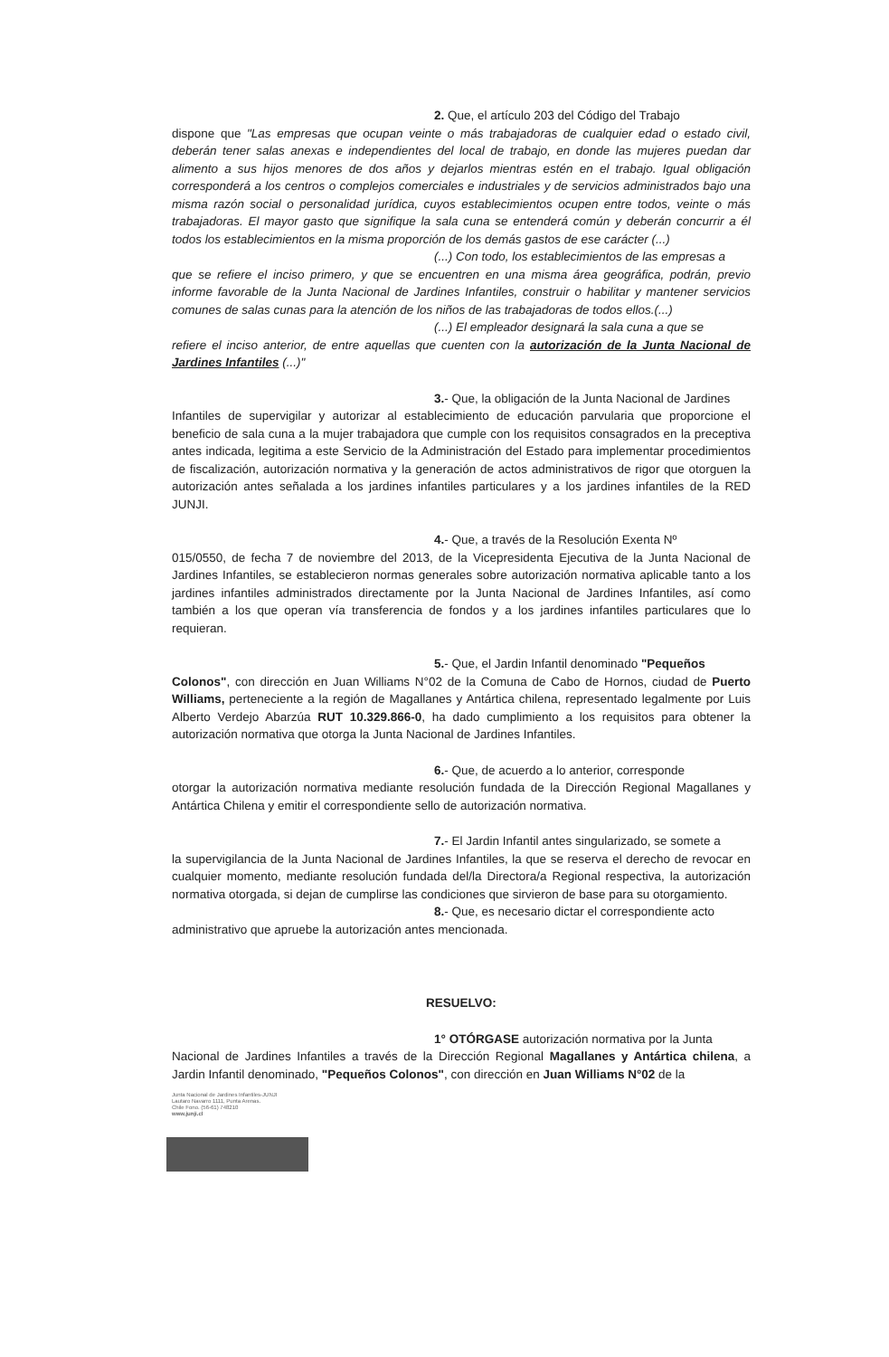2. Que, el artículo 203 del Código del Trabajo
dispone que "Las empresas que ocupan veinte o más trabajadoras de cualquier edad o estado civil, deberán tener salas anexas e independientes del local de trabajo, en donde las mujeres puedan dar alimento a sus hijos menores de dos años y dejarlos mientras estén en el trabajo. Igual obligación corresponderá a los centros o complejos comerciales e industriales y de servicios administrados bajo una misma razón social o personalidad jurídica, cuyos establecimientos ocupen entre todos, veinte o más trabajadoras. El mayor gasto que signifique la sala cuna se entenderá común y deberán concurrir a él todos los establecimientos en la misma proporción de los demás gastos de ese carácter (...)
(...) Con todo, los establecimientos de las empresas a
que se refiere el inciso primero, y que se encuentren en una misma área geográfica, podrán, previo informe favorable de la Junta Nacional de Jardines Infantiles, construir o habilitar y mantener servicios comunes de salas cunas para la atención de los niños de las trabajadoras de todos ellos.(...)
(...) El empleador designará la sala cuna a que se
refiere el inciso anterior, de entre aquellas que cuenten con la autorización de la Junta Nacional de Jardines Infantiles (...)"
3.- Que, la obligación de la Junta Nacional de Jardines
Infantiles de supervigilar y autorizar al establecimiento de educación parvularia que proporcione el beneficio de sala cuna a la mujer trabajadora que cumple con los requisitos consagrados en la preceptiva antes indicada, legitima a este Servicio de la Administración del Estado para implementar procedimientos de fiscalización, autorización normativa y la generación de actos administrativos de rigor que otorguen la autorización antes señalada a los jardines infantiles particulares y a los jardines infantiles de la RED JUNJI.
4.- Que, a través de la Resolución Exenta Nº
015/0550, de fecha 7 de noviembre del 2013, de la Vicepresidenta Ejecutiva de la Junta Nacional de Jardines Infantiles, se establecieron normas generales sobre autorización normativa aplicable tanto a los jardines infantiles administrados directamente por la Junta Nacional de Jardines Infantiles, así como también a los que operan vía transferencia de fondos y a los jardines infantiles particulares que lo requieran.
5.- Que, el Jardin Infantil denominado "Pequeños
Colonos", con dirección en Juan Williams N°02 de la Comuna de Cabo de Hornos, ciudad de Puerto Williams, perteneciente a la región de Magallanes y Antártica chilena, representado legalmente por Luis Alberto Verdejo Abarzúa RUT 10.329.866-0, ha dado cumplimiento a los requisitos para obtener la autorización normativa que otorga la Junta Nacional de Jardines Infantiles.
6.- Que, de acuerdo a lo anterior, corresponde
otorgar la autorización normativa mediante resolución fundada de la Dirección Regional Magallanes y Antártica Chilena y emitir el correspondiente sello de autorización normativa.
7.- El Jardin Infantil antes singularizado, se somete a
la supervigilancia de la Junta Nacional de Jardines Infantiles, la que se reserva el derecho de revocar en cualquier momento, mediante resolución fundada del/la Directora/a Regional respectiva, la autorización normativa otorgada, si dejan de cumplirse las condiciones que sirvieron de base para su otorgamiento.
8.- Que, es necesario dictar el correspondiente acto
administrativo que apruebe la autorización antes mencionada.
RESUELVO:
1° OTÓRGASE autorización normativa por la Junta
Nacional de Jardines Infantiles a través de la Dirección Regional Magallanes y Antártica chilena, a Jardin Infantil denominado, "Pequeños Colonos", con dirección en Juan Williams N°02 de la
Junta Nacional de Jardines Infantiles-JUNJI
Lautaro Navarro 1111, Punta Arenas.
Chile Fono. (56-61) 748210
www.junji.cl